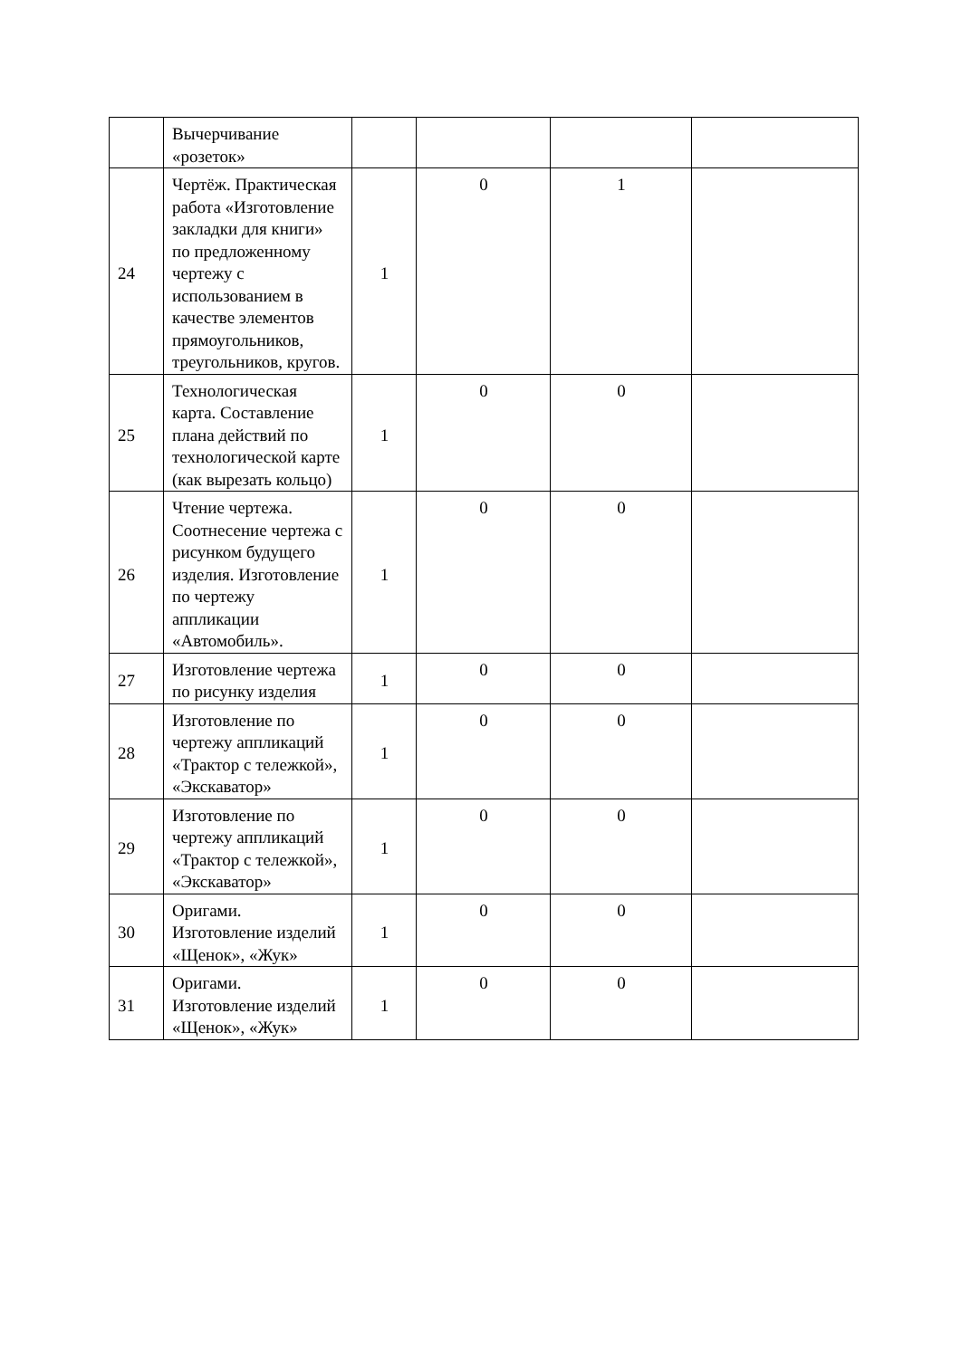| | Вычерчивание «розеток» | | | | |
| 24 | Чертёж. Практическая работа «Изготовление закладки для книги» по предложенному чертежу с использованием в качестве элементов прямоугольников, треугольников, кругов. | 1 | 0 | 1 | |
| 25 | Технологическая карта. Составление плана действий по технологической карте (как вырезать кольцо) | 1 | 0 | 0 | |
| 26 | Чтение чертежа. Соотнесение чертежа с рисунком будущего изделия. Изготовление по чертежу аппликации «Автомобиль». | 1 | 0 | 0 | |
| 27 | Изготовление чертежа по рисунку изделия | 1 | 0 | 0 | |
| 28 | Изготовление по чертежу аппликаций «Трактор с тележкой», «Экскаватор» | 1 | 0 | 0 | |
| 29 | Изготовление по чертежу аппликаций «Трактор с тележкой», «Экскаватор» | 1 | 0 | 0 | |
| 30 | Оригами. Изготовление изделий «Щенок», «Жук» | 1 | 0 | 0 | |
| 31 | Оригами. Изготовление изделий «Щенок», «Жук» | 1 | 0 | 0 | |